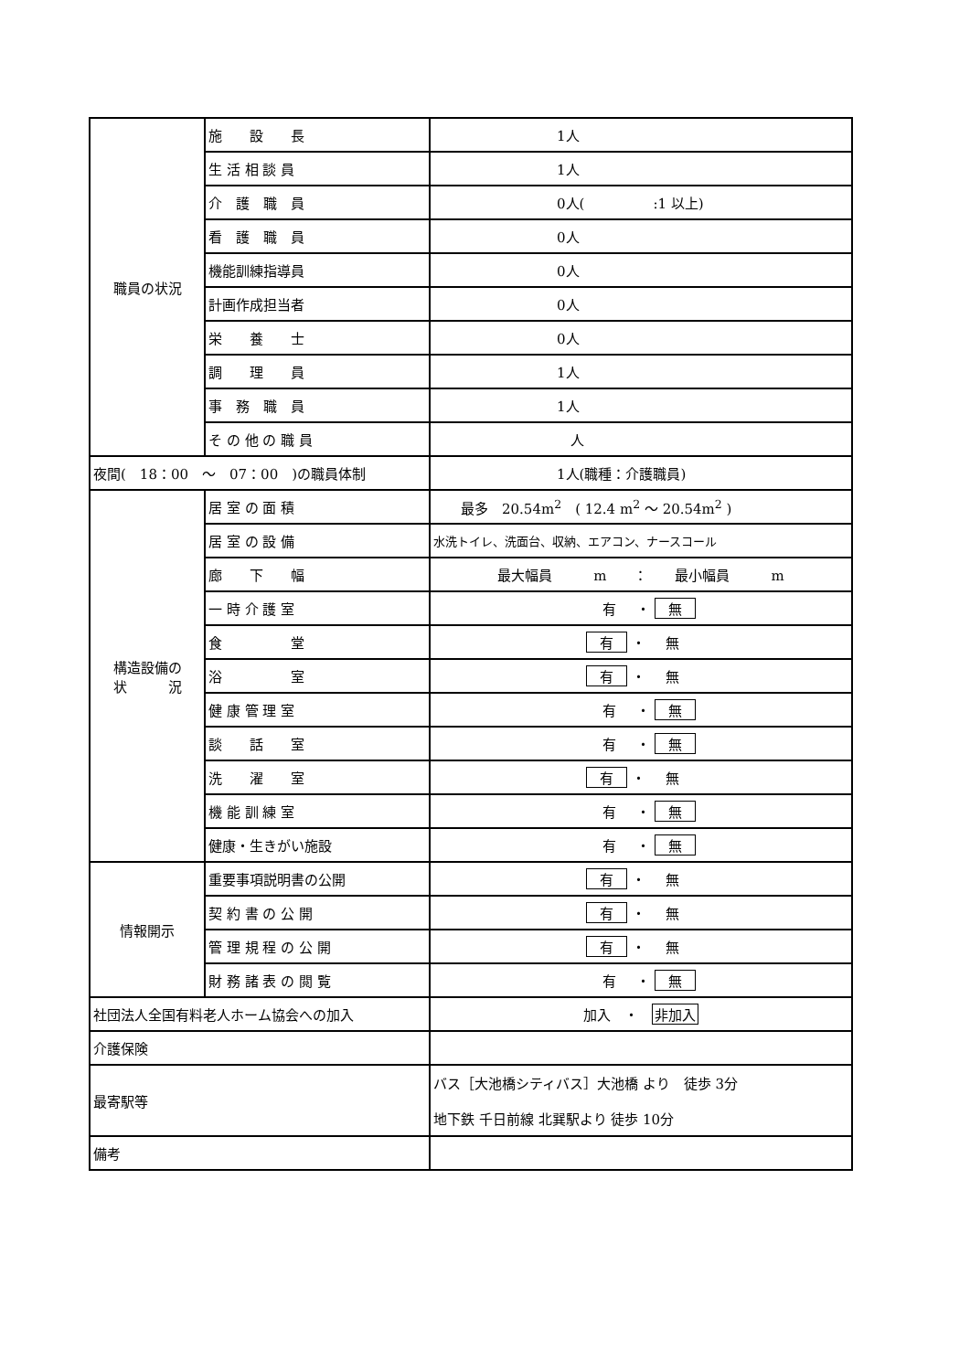| 職員の状況 | 施 設 長 | 1人 |
| | 生 活 相 談 員 | 1人 |
| | 介 護 職 員 | 0人( :1 以上) |
| | 看 護 職 員 | 0人 |
| | 機能訓練指導員 | 0人 |
| | 計画作成担当者 | 0人 |
| | 栄 養 士 | 0人 |
| | 調 理 員 | 1人 |
| | 事 務 職 員 | 1人 |
| | そ の 他 の 職 員 | 人 |
| 夜間( 18：00 ～ 07：00 )の職員体制 | | 1人(職種：介護職員) |
| 構造設備の 状 況 | 居 室 の 面 積 | 最多 20.54m<sup>2</sup> ( 12.4 m<sup>2</sup> ～ 20.54m<sup>2</sup> ) |
| | 居 室 の 設 備 | 水洗トイレ、洗面台、収納、エアコン、ナースコール |
| | 廊 下 幅 | 最大幅員 m ： 最小幅員 m |
| | 一 時 介 護 室 | 有 ・ 無 |
| | 食 堂 | 有 ・ 無 |
| | 浴 室 | 有 ・ 無 |
| | 健 康 管 理 室 | 有 ・ 無 |
| | 談 話 室 | 有 ・ 無 |
| | 洗 濯 室 | 有 ・ 無 |
| | 機 能 訓 練 室 | 有 ・ 無 |
| | 健康・生きがい施設 | 有 ・ 無 |
| 情報開示 | 重要事項説明書の公開 | 有 ・ 無 |
| | 契 約 書 の 公 開 | 有 ・ 無 |
| | 管 理 規 程 の 公 開 | 有 ・ 無 |
| | 財 務 諸 表 の 閲 覧 | 有 ・ 無 |
| 社団法人全国有料老人ホーム協会への加入 | | 加入 ・ 非加入 |
| 介護保険 | | |
| 最寄駅等 | | バス［大池橋シティバス］大池橋 より 徒歩 3分 地下鉄 千日前線 北巽駅より 徒歩 10分 |
| 備考 | | |